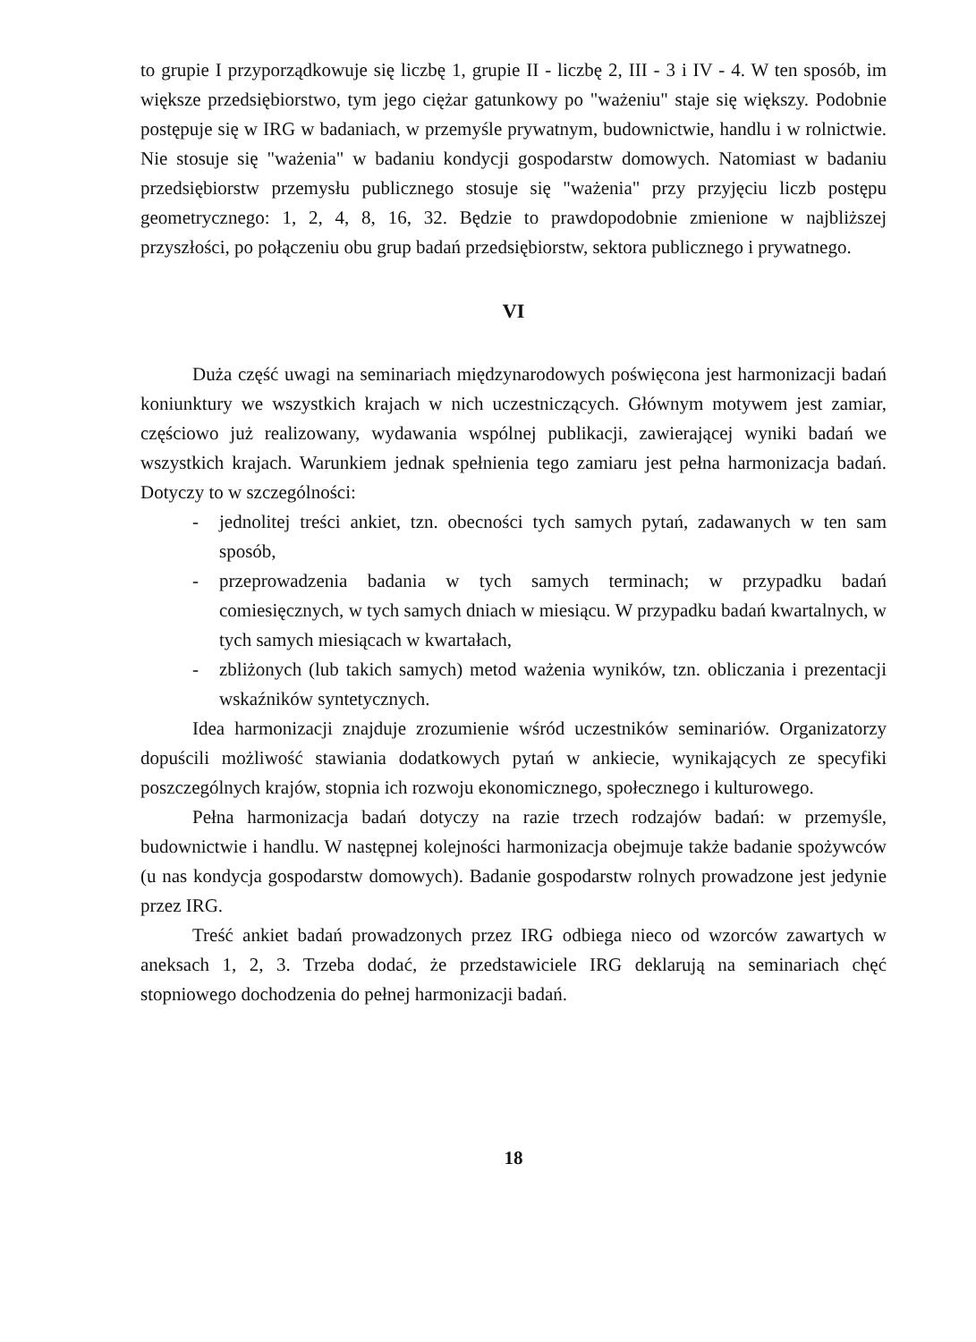to grupie I przyporządkowuje się liczbę 1, grupie II - liczbę 2, III - 3 i IV - 4. W ten sposób, im większe przedsiębiorstwo, tym jego ciężar gatunkowy po "ważeniu" staje się większy. Podobnie postępuje się w IRG w badaniach, w przemyśle prywatnym, budownictwie, handlu i w rolnictwie. Nie stosuje się "ważenia" w badaniu kondycji gospodarstw domowych. Natomiast w badaniu przedsiębiorstw przemysłu publicznego stosuje się "ważenia" przy przyjęciu liczb postępu geometrycznego: 1, 2, 4, 8, 16, 32. Będzie to prawdopodobnie zmienione w najbliższej przyszłości, po połączeniu obu grup badań przedsiębiorstw, sektora publicznego i prywatnego.
VI
Duża część uwagi na seminariach międzynarodowych poświęcona jest harmonizacji badań koniunktury we wszystkich krajach w nich uczestniczących. Głównym motywem jest zamiar, częściowo już realizowany, wydawania wspólnej publikacji, zawierającej wyniki badań we wszystkich krajach. Warunkiem jednak spełnienia tego zamiaru jest pełna harmonizacja badań. Dotyczy to w szczególności:
- jednolitej treści ankiet, tzn. obecności tych samych pytań, zadawanych w ten sam sposób,
- przeprowadzenia badania w tych samych terminach; w przypadku badań comiesięcznych, w tych samych dniach w miesiącu. W przypadku badań kwartalnych, w tych samych miesiącach w kwartałach,
- zbliżonych (lub takich samych) metod ważenia wyników, tzn. obliczania i prezentacji wskaźników syntetycznych.
Idea harmonizacji znajduje zrozumienie wśród uczestników seminariów. Organizatorzy dopuścili możliwość stawiania dodatkowych pytań w ankiecie, wynikających ze specyfiki poszczególnych krajów, stopnia ich rozwoju ekonomicznego, społecznego i kulturowego.
Pełna harmonizacja badań dotyczy na razie trzech rodzajów badań: w przemyśle, budownictwie i handlu. W następnej kolejności harmonizacja obejmuje także badanie spożywców (u nas kondycja gospodarstw domowych). Badanie gospodarstw rolnych prowadzone jest jedynie przez IRG.
Treść ankiet badań prowadzonych przez IRG odbiega nieco od wzorców zawartych w aneksach 1, 2, 3. Trzeba dodać, że przedstawiciele IRG deklarują na seminariach chęć stopniowego dochodzenia do pełnej harmonizacji badań.
18